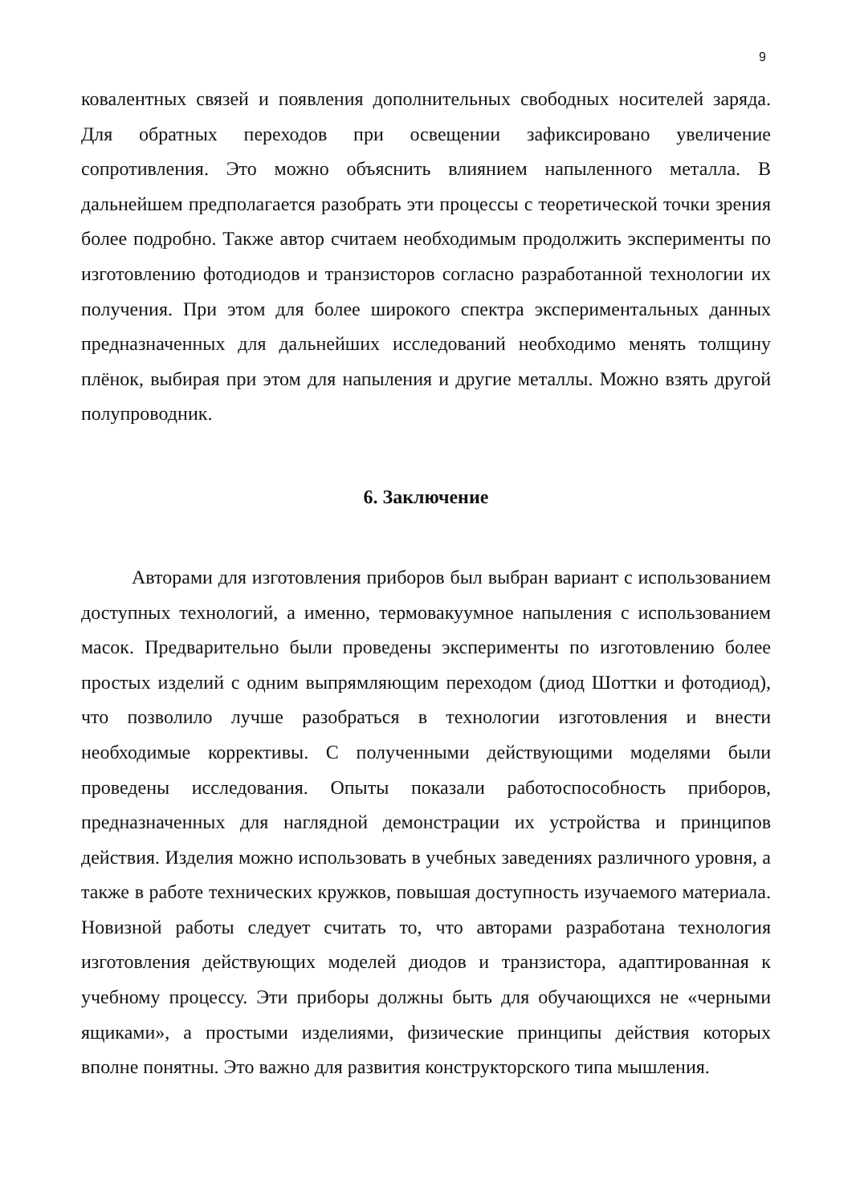9
ковалентных связей и появления дополнительных свободных носителей заряда. Для обратных переходов при освещении зафиксировано увеличение сопротивления. Это можно объяснить влиянием напыленного металла. В дальнейшем предполагается разобрать эти процессы с теоретической точки зрения более подробно. Также автор считаем необходимым продолжить эксперименты по изготовлению фотодиодов и транзисторов согласно разработанной технологии их получения. При этом для более широкого спектра экспериментальных данных предназначенных для дальнейших исследований необходимо менять толщину плёнок, выбирая при этом для напыления и другие металлы. Можно взять другой полупроводник.
6. Заключение
Авторами для изготовления приборов был выбран вариант с использованием доступных технологий, а именно, термовакуумное напыления с использованием масок. Предварительно были проведены эксперименты по изготовлению более простых изделий с одним выпрямляющим переходом (диод Шоттки и фотодиод), что позволило лучше разобраться в технологии изготовления и внести необходимые коррективы. С полученными действующими моделями были проведены исследования. Опыты показали работоспособность приборов, предназначенных для наглядной демонстрации их устройства и принципов действия. Изделия можно использовать в учебных заведениях различного уровня, а также в работе технических кружков, повышая доступность изучаемого материала. Новизной работы следует считать то, что авторами разработана технология изготовления действующих моделей диодов и транзистора, адаптированная к учебному процессу. Эти приборы должны быть для обучающихся не «черными ящиками», а простыми изделиями, физические принципы действия которых вполне понятны. Это важно для развития конструкторского типа мышления.